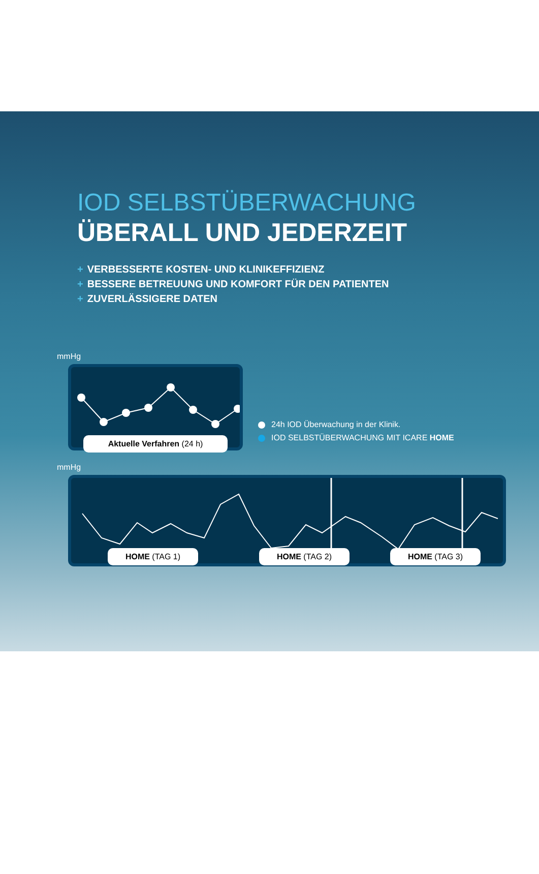IOD SELBSTÜBERWACHUNG
ÜBERALL UND JEDERZEIT
+ VERBESSERTE KOSTEN- UND KLINIKEFFIZIENZ
+ BESSERE BETREUUNG UND KOMFORT FÜR DEN PATIENTEN
+ ZUVERLÄSSIGERE DATEN
mmHg
Aktuelle Verfahren (24 h)
24h IOD Überwachung in der Klinik.
IOD SELBSTÜBERWACHUNG MIT ICARE HOME
mmHg
HOME (TAG 1) HOME (TAG 2) HOME (TAG 3)